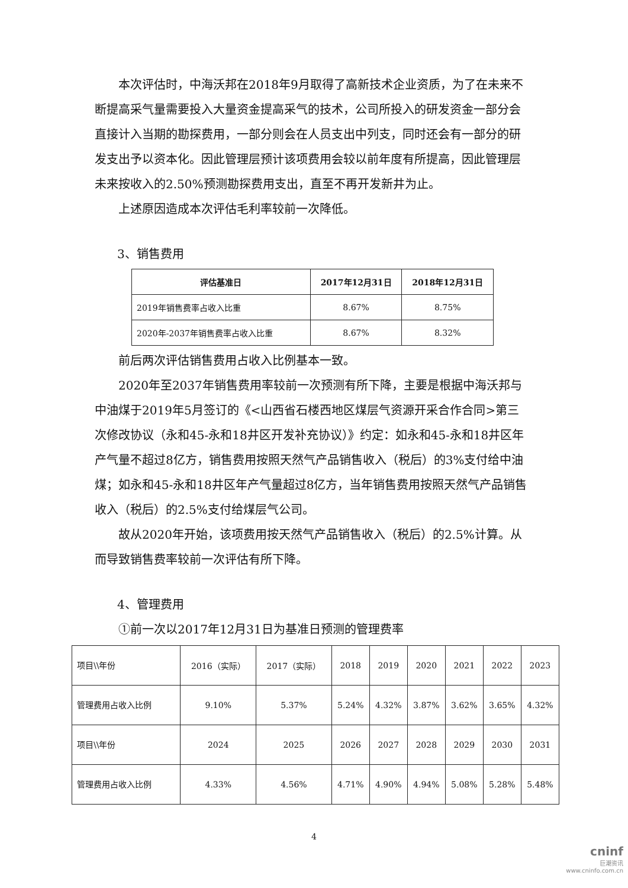本次评估时，中海沃邦在2018年9月取得了高新技术企业资质，为了在未来不断提高采气量需要投入大量资金提高采气的技术，公司所投入的研发资金一部分会直接计入当期的勘探费用，一部分则会在人员支出中列支，同时还会有一部分的研发支出予以资本化。因此管理层预计该项费用会较以前年度有所提高，因此管理层未来按收入的2.50%预测勘探费用支出，直至不再开发新井为止。
上述原因造成本次评估毛利率较前一次降低。
3、销售费用
| 评估基准日 | 2017年12月31日 | 2018年12月31日 |
| --- | --- | --- |
| 2019年销售费率占收入比重 | 8.67% | 8.75% |
| 2020年-2037年销售费率占收入比重 | 8.67% | 8.32% |
前后两次评估销售费用占收入比例基本一致。
2020年至2037年销售费用率较前一次预测有所下降，主要是根据中海沃邦与中油煤于2019年5月签订的《<山西省石楼西地区煤层气资源开采合作合同>第三次修改协议（永和45-永和18井区开发补充协议）》约定：如永和45-永和18井区年产气量不超过8亿方，销售费用按照天然气产品销售收入（税后）的3%支付给中油煤；如永和45-永和18井区年产气量超过8亿方，当年销售费用按照天然气产品销售收入（税后）的2.5%支付给煤层气公司。
故从2020年开始，该项费用按天然气产品销售收入（税后）的2.5%计算。从而导致销售费率较前一次评估有所下降。
4、管理费用
①前一次以2017年12月31日为基准日预测的管理费率
| 项目\\年份 | 2016（实际） | 2017（实际） | 2018 | 2019 | 2020 | 2021 | 2022 | 2023 |
| 管理费用占收入比例 | 9.10% | 5.37% | 5.24% | 4.32% | 3.87% | 3.62% | 3.65% | 4.32% |
| 项目\\年份 | 2024 | 2025 | 2026 | 2027 | 2028 | 2029 | 2030 | 2031 |
| 管理费用占收入比例 | 4.33% | 4.56% | 4.71% | 4.90% | 4.94% | 5.08% | 5.28% | 5.48% |
4
cninf
巨潮资讯
www.cninfo.com.cn